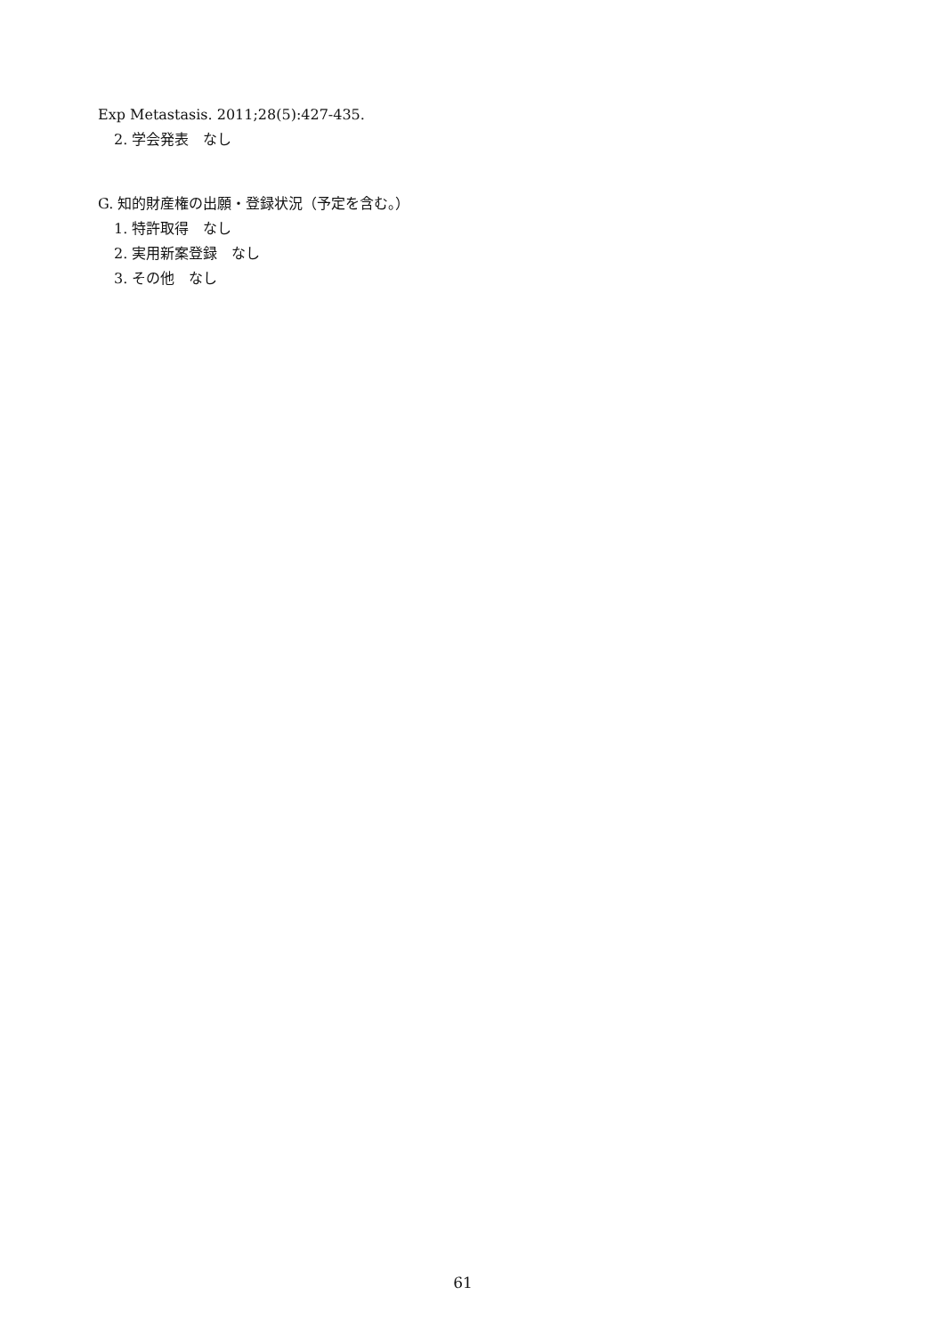Exp Metastasis. 2011;28(5):427-435.
2. 学会発表　なし
G. 知的財産権の出願・登録状況（予定を含む。）
1. 特許取得　なし
2. 実用新案登録　なし
3. その他　なし
61